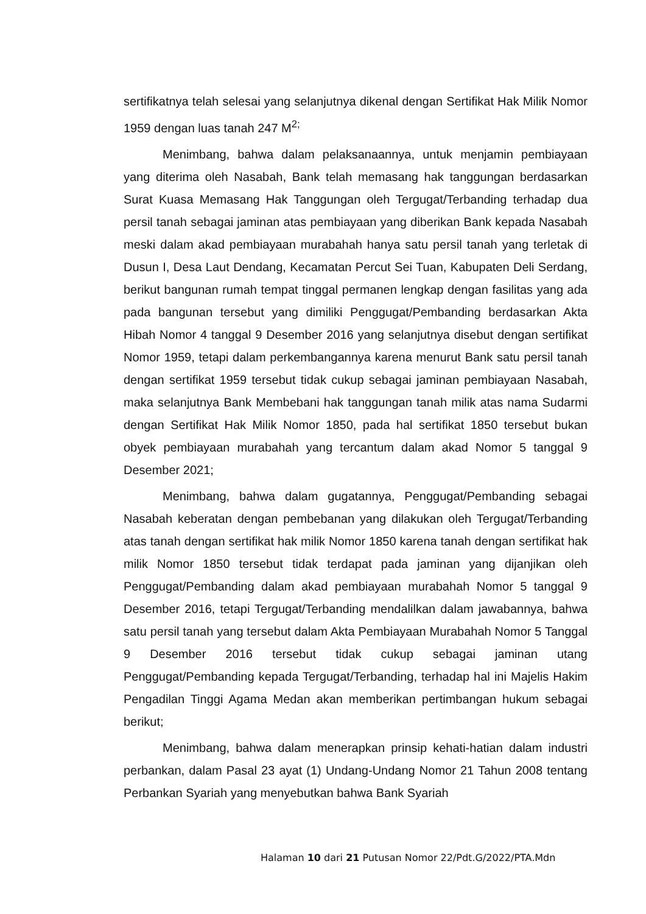sertifikatnya telah selesai yang selanjutnya dikenal dengan Sertifikat Hak Milik Nomor 1959 dengan luas tanah 247 M<sup>2;</sup>
Menimbang, bahwa dalam pelaksanaannya, untuk menjamin pembiayaan yang diterima oleh Nasabah, Bank telah memasang hak tanggungan berdasarkan Surat Kuasa Memasang Hak Tanggungan oleh Tergugat/Terbanding terhadap dua persil tanah sebagai jaminan atas pembiayaan yang diberikan Bank kepada Nasabah meski dalam akad pembiayaan murabahah hanya satu persil tanah yang terletak di Dusun I, Desa Laut Dendang, Kecamatan Percut Sei Tuan, Kabupaten Deli Serdang, berikut bangunan rumah tempat tinggal permanen lengkap dengan fasilitas yang ada pada bangunan tersebut yang dimiliki Penggugat/Pembanding berdasarkan Akta Hibah Nomor 4 tanggal 9 Desember 2016 yang selanjutnya disebut dengan sertifikat Nomor 1959, tetapi dalam perkembangannya karena menurut Bank satu persil tanah dengan sertifikat 1959 tersebut tidak cukup sebagai jaminan pembiayaan Nasabah, maka selanjutnya Bank Membebani hak tanggungan tanah milik atas nama Sudarmi dengan Sertifikat Hak Milik Nomor 1850, pada hal sertifikat 1850 tersebut bukan obyek pembiayaan murabahah yang tercantum dalam akad Nomor 5 tanggal 9 Desember 2021;
Menimbang, bahwa dalam gugatannya, Penggugat/Pembanding sebagai Nasabah keberatan dengan pembebanan yang dilakukan oleh Tergugat/Terbanding atas tanah dengan sertifikat hak milik Nomor 1850 karena tanah dengan sertifikat hak milik Nomor 1850 tersebut tidak terdapat pada jaminan yang dijanjikan oleh Penggugat/Pembanding dalam akad pembiayaan murabahah Nomor 5 tanggal 9 Desember 2016, tetapi Tergugat/Terbanding mendalilkan dalam jawabannya, bahwa satu persil tanah yang tersebut dalam Akta Pembiayaan Murabahah Nomor 5 Tanggal 9 Desember 2016 tersebut tidak cukup sebagai jaminan utang Penggugat/Pembanding kepada Tergugat/Terbanding, terhadap hal ini Majelis Hakim Pengadilan Tinggi Agama Medan akan memberikan pertimbangan hukum sebagai berikut;
Menimbang, bahwa dalam menerapkan prinsip kehati-hatian dalam industri perbankan, dalam Pasal 23 ayat (1) Undang-Undang Nomor 21 Tahun 2008 tentang Perbankan Syariah yang menyebutkan bahwa Bank Syariah
Halaman 10 dari 21 Putusan Nomor 22/Pdt.G/2022/PTA.Mdn